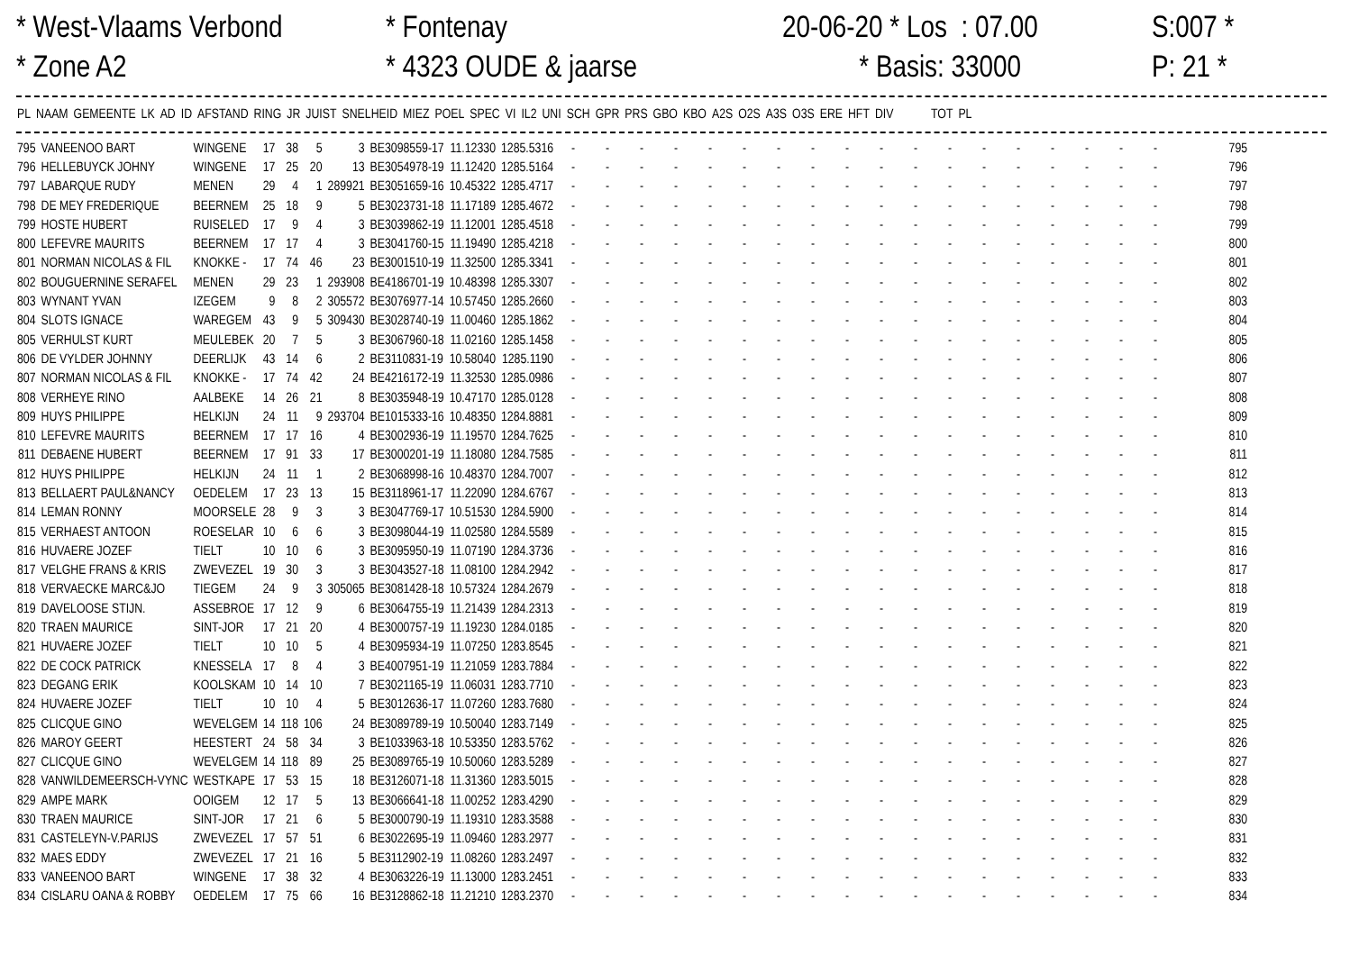* West-Vlaams Verbond * Zone A2
* Fontenay * 4323 OUDE & jaarse
20-06-20 * Los : 07.00 * Basis: 33000
S:007 * P: 21 *
| PL | NAAM | GEMEENTE | LK | AD | ID | AFSTAND | RING | JR | JUIST | SNELHEID | MIEZ | POEL | SPEC | VI | IL2 | UNI | SCH | GPR | PRS | GBO | KBO | A2S | O2S | A3S | O3S | ERE | HFT | DIV | TOT | PL |
| --- | --- | --- | --- | --- | --- | --- | --- | --- | --- | --- | --- | --- | --- | --- | --- | --- | --- | --- | --- | --- | --- | --- | --- | --- | --- | --- | --- | --- | --- | --- |
| 795 | VANEENOO BART | WINGENE | 17 | 38 | 5 | 3 | BE3098559-17 | 11.12330 | 1285.5316 | - | - | - | - | - | - | - | - | - | - | - | - | - | - | - | - | - | - | 795 |
| 796 | HELLEBUYCK JOHNY | WINGENE | 17 | 25 | 20 | 13 | BE3054978-19 | 11.12420 | 1285.5164 | - | - | - | - | - | - | - | - | - | - | - | - | - | - | - | - | - | - | 796 |
| 797 | LABARQUE RUDY | MENEN | 29 | 4 | 1 | 289921 | BE3051659-16 | 10.45322 | 1285.4717 | - | - | - | - | - | - | - | - | - | - | - | - | - | - | - | - | - | - | 797 |
| 798 | DE MEY FREDERIQUE | BEERNEM | 25 | 18 | 9 | 5 | BE3023731-18 | 11.17189 | 1285.4672 | - | - | - | - | - | - | - | - | - | - | - | - | - | - | - | - | - | - | 798 |
| 799 | HOSTE HUBERT | RUISELED | 17 | 9 | 4 | 3 | BE3039862-19 | 11.12001 | 1285.4518 | - | - | - | - | - | - | - | - | - | - | - | - | - | - | - | - | - | - | 799 |
| 800 | LEFEVRE MAURITS | BEERNEM | 17 | 17 | 4 | 3 | BE3041760-15 | 11.19490 | 1285.4218 | - | - | - | - | - | - | - | - | - | - | - | - | - | - | - | - | - | - | 800 |
| 801 | NORMAN NICOLAS & FIL | KNOKKE - | 17 | 74 | 46 | 23 | BE3001510-19 | 11.32500 | 1285.3341 | - | - | - | - | - | - | - | - | - | - | - | - | - | - | - | - | - | - | 801 |
| 802 | BOUGUERNINE SERAFEL | MENEN | 29 | 23 | 1 | 293908 | BE4186701-19 | 10.48398 | 1285.3307 | - | - | - | - | - | - | - | - | - | - | - | - | - | - | - | - | - | - | 802 |
| 803 | WYNANT YVAN | IZEGEM | 9 | 8 | 2 | 305572 | BE3076977-14 | 10.57450 | 1285.2660 | - | - | - | - | - | - | - | - | - | - | - | - | - | - | - | - | - | - | 803 |
| 804 | SLOTS IGNACE | WAREGEM | 43 | 9 | 5 | 309430 | BE3028740-19 | 11.00460 | 1285.1862 | - | - | - | - | - | - | - | - | - | - | - | - | - | - | - | - | - | - | 804 |
| 805 | VERHULST KURT | MEULEBEK | 20 | 7 | 5 | 3 | BE3067960-18 | 11.02160 | 1285.1458 | - | - | - | - | - | - | - | - | - | - | - | - | - | - | - | - | - | - | 805 |
| 806 | DE VYLDER JOHNNY | DEERLIJK | 43 | 14 | 6 | 2 | BE3110831-19 | 10.58040 | 1285.1190 | - | - | - | - | - | - | - | - | - | - | - | - | - | - | - | - | - | - | 806 |
| 807 | NORMAN NICOLAS & FIL | KNOKKE - | 17 | 74 | 42 | 24 | BE4216172-19 | 11.32530 | 1285.0986 | - | - | - | - | - | - | - | - | - | - | - | - | - | - | - | - | - | - | 807 |
| 808 | VERHEYE RINO | AALBEKE | 14 | 26 | 21 | 8 | BE3035948-19 | 10.47170 | 1285.0128 | - | - | - | - | - | - | - | - | - | - | - | - | - | - | - | - | - | - | 808 |
| 809 | HUYS PHILIPPE | HELKIJN | 24 | 11 | 9 | 293704 | BE1015333-16 | 10.48350 | 1284.8881 | - | - | - | - | - | - | - | - | - | - | - | - | - | - | - | - | - | - | 809 |
| 810 | LEFEVRE MAURITS | BEERNEM | 17 | 17 | 16 | 4 | BE3002936-19 | 11.19570 | 1284.7625 | - | - | - | - | - | - | - | - | - | - | - | - | - | - | - | - | - | - | 810 |
| 811 | DEBAENE HUBERT | BEERNEM | 17 | 91 | 33 | 17 | BE3000201-19 | 11.18080 | 1284.7585 | - | - | - | - | - | - | - | - | - | - | - | - | - | - | - | - | - | - | 811 |
| 812 | HUYS PHILIPPE | HELKIJN | 24 | 11 | 1 | 2 | BE3068998-16 | 10.48370 | 1284.7007 | - | - | - | - | - | - | - | - | - | - | - | - | - | - | - | - | - | - | 812 |
| 813 | BELLAERT PAUL&NANCY | OEDELEM | 17 | 23 | 13 | 15 | BE3118961-17 | 11.22090 | 1284.6767 | - | - | - | - | - | - | - | - | - | - | - | - | - | - | - | - | - | - | 813 |
| 814 | LEMAN RONNY | MOORSELE | 28 | 9 | 3 | 3 | BE3047769-17 | 10.51530 | 1284.5900 | - | - | - | - | - | - | - | - | - | - | - | - | - | - | - | - | - | - | 814 |
| 815 | VERHAEST ANTOON | ROESELAR | 10 | 6 | 6 | 3 | BE3098044-19 | 11.02580 | 1284.5589 | - | - | - | - | - | - | - | - | - | - | - | - | - | - | - | - | - | - | 815 |
| 816 | HUVAERE JOZEF | TIELT | 10 | 10 | 6 | 3 | BE3095950-19 | 11.07190 | 1284.3736 | - | - | - | - | - | - | - | - | - | - | - | - | - | - | - | - | - | - | 816 |
| 817 | VELGHE FRANS & KRIS | ZWEVEZEL | 19 | 30 | 3 | 3 | BE3043527-18 | 11.08100 | 1284.2942 | - | - | - | - | - | - | - | - | - | - | - | - | - | - | - | - | - | - | 817 |
| 818 | VERVAECKE MARC&JO | TIEGEM | 24 | 9 | 3 | 305065 | BE3081428-18 | 10.57324 | 1284.2679 | - | - | - | - | - | - | - | - | - | - | - | - | - | - | - | - | - | - | 818 |
| 819 | DAVELOOSE STIJN. | ASSEBROE | 17 | 12 | 9 | 6 | BE3064755-19 | 11.21439 | 1284.2313 | - | - | - | - | - | - | - | - | - | - | - | - | - | - | - | - | - | - | 819 |
| 820 | TRAEN MAURICE | SINT-JOR | 17 | 21 | 20 | 4 | BE3000757-19 | 11.19230 | 1284.0185 | - | - | - | - | - | - | - | - | - | - | - | - | - | - | - | - | - | - | 820 |
| 821 | HUVAERE JOZEF | TIELT | 10 | 10 | 5 | 4 | BE3095934-19 | 11.07250 | 1283.8545 | - | - | - | - | - | - | - | - | - | - | - | - | - | - | - | - | - | - | 821 |
| 822 | DE COCK PATRICK | KNESSELA | 17 | 8 | 4 | 3 | BE4007951-19 | 11.21059 | 1283.7884 | - | - | - | - | - | - | - | - | - | - | - | - | - | - | - | - | - | - | 822 |
| 823 | DEGANG ERIK | KOOLSKAM | 10 | 14 | 10 | 7 | BE3021165-19 | 11.06031 | 1283.7710 | - | - | - | - | - | - | - | - | - | - | - | - | - | - | - | - | - | - | 823 |
| 824 | HUVAERE JOZEF | TIELT | 10 | 10 | 4 | 5 | BE3012636-17 | 11.07260 | 1283.7680 | - | - | - | - | - | - | - | - | - | - | - | - | - | - | - | - | - | - | 824 |
| 825 | CLICQUE GINO | WEVELGEM | 14 | 118 | 106 | 24 | BE3089789-19 | 10.50040 | 1283.7149 | - | - | - | - | - | - | - | - | - | - | - | - | - | - | - | - | - | - | 825 |
| 826 | MAROY GEERT | HEESTERT | 24 | 58 | 34 | 3 | BE1033963-18 | 10.53350 | 1283.5762 | - | - | - | - | - | - | - | - | - | - | - | - | - | - | - | - | - | - | 826 |
| 827 | CLICQUE GINO | WEVELGEM | 14 | 118 | 89 | 25 | BE3089765-19 | 10.50060 | 1283.5289 | - | - | - | - | - | - | - | - | - | - | - | - | - | - | - | - | - | - | 827 |
| 828 | VANWILDEMEERSCH-VYNC | WESTKAPE | 17 | 53 | 15 | 18 | BE3126071-18 | 11.31360 | 1283.5015 | - | - | - | - | - | - | - | - | - | - | - | - | - | - | - | - | - | - | 828 |
| 829 | AMPE MARK | OOIGEM | 12 | 17 | 5 | 13 | BE3066641-18 | 11.00252 | 1283.4290 | - | - | - | - | - | - | - | - | - | - | - | - | - | - | - | - | - | - | 829 |
| 830 | TRAEN MAURICE | SINT-JOR | 17 | 21 | 6 | 5 | BE3000790-19 | 11.19310 | 1283.3588 | - | - | - | - | - | - | - | - | - | - | - | - | - | - | - | - | - | - | 830 |
| 831 | CASTELEYN-V.PARIJS | ZWEVEZEL | 17 | 57 | 51 | 6 | BE3022695-19 | 11.09460 | 1283.2977 | - | - | - | - | - | - | - | - | - | - | - | - | - | - | - | - | - | - | 831 |
| 832 | MAES EDDY | ZWEVEZEL | 17 | 21 | 16 | 5 | BE3112902-19 | 11.08260 | 1283.2497 | - | - | - | - | - | - | - | - | - | - | - | - | - | - | - | - | - | - | 832 |
| 833 | VANEENOO BART | WINGENE | 17 | 38 | 32 | 4 | BE3063226-19 | 11.13000 | 1283.2451 | - | - | - | - | - | - | - | - | - | - | - | - | - | - | - | - | - | - | 833 |
| 834 | CISLARU OANA & ROBBY | OEDELEM | 17 | 75 | 66 | 16 | BE3128862-18 | 11.21210 | 1283.2370 | - | - | - | - | - | - | - | - | - | - | - | - | - | - | - | - | - | - | 834 |